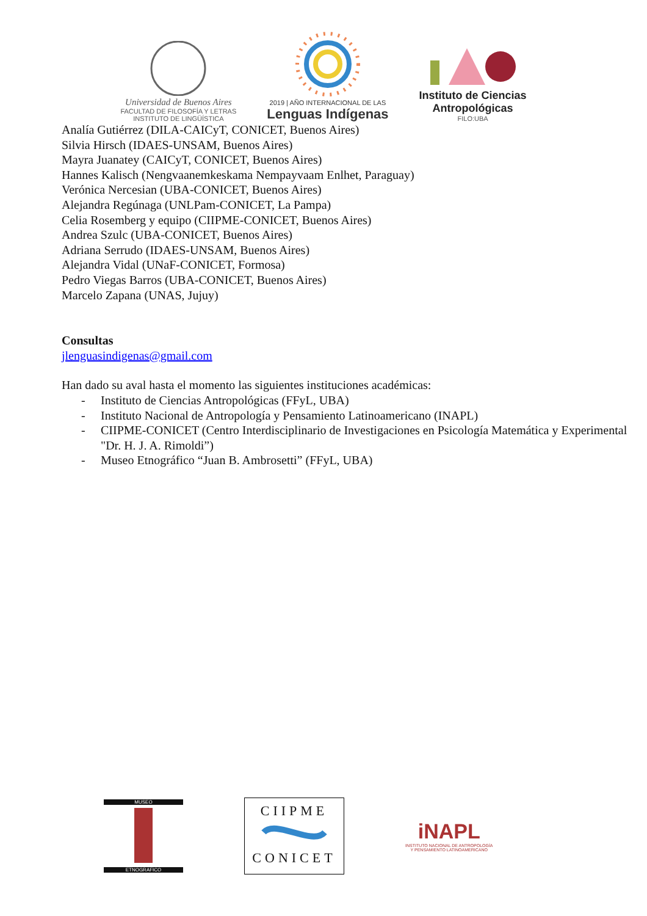Universidad de Buenos Aires
FACULTAD DE FILOSOFÍA Y LETRAS
INSTITUTO DE LINGÜÍSTICA
2019 | AÑO INTERNACIONAL DE LAS
Lenguas Indígenas
Instituto de Ciencias
Antropológicas
FILO:UBA
Analía Gutiérrez (DILA-CAICyT, CONICET, Buenos Aires)
Silvia Hirsch (IDAES-UNSAM, Buenos Aires)
Mayra Juanatey (CAICyT, CONICET, Buenos Aires)
Hannes Kalisch (Nengvaanemkeskama Nempayvaam Enlhet, Paraguay)
Verónica Nercesian (UBA-CONICET, Buenos Aires)
Alejandra Regúnaga (UNLPam-CONICET, La Pampa)
Celia Rosemberg y equipo (CIIPME-CONICET, Buenos Aires)
Andrea Szulc (UBA-CONICET, Buenos Aires)
Adriana Serrudo (IDAES-UNSAM, Buenos Aires)
Alejandra Vidal (UNaF-CONICET, Formosa)
Pedro Viegas Barros (UBA-CONICET, Buenos Aires)
Marcelo Zapana (UNAS, Jujuy)
Consultas
jlenguasindigenas@gmail.com
Han dado su aval hasta el momento las siguientes instituciones académicas:
- Instituto de Ciencias Antropológicas (FFyL, UBA)
- Instituto Nacional de Antropología y Pensamiento Latinoamericano (INAPL)
- CIIPME-CONICET (Centro Interdisciplinario de Investigaciones en Psicología Matemática y Experimental "Dr. H. J. A. Rimoldi”)
- Museo Etnográfico “Juan B. Ambrosetti” (FFyL, UBA)
MUSEO
ETNOGRAFICO
CIIPME
CONICET
iNAPL
INSTITUTO NACIONAL DE ANTROPOLOGÍA
Y PENSAMIENTO LATINOAMERICANO